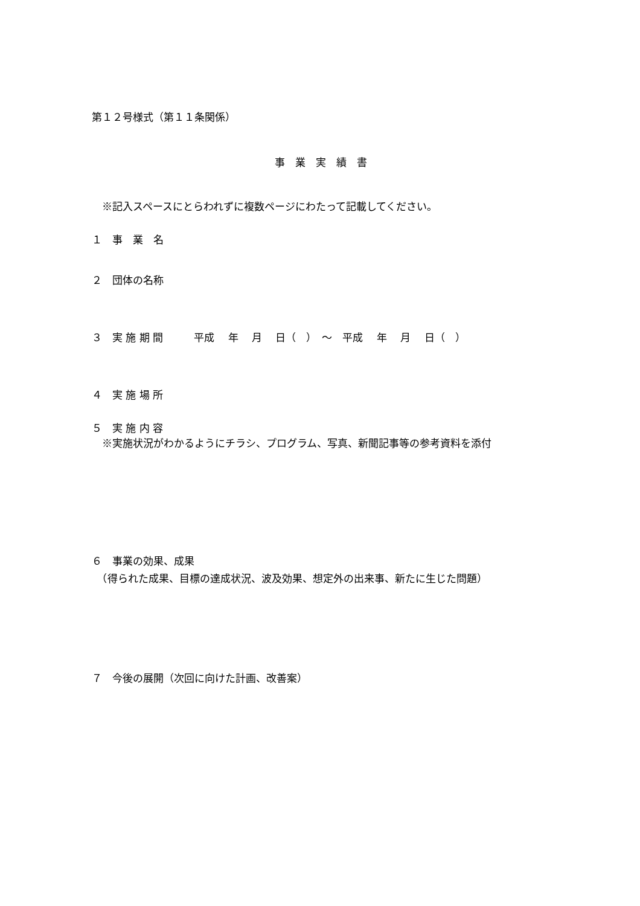第１２号様式（第１１条関係）
事　業　実　績　書
　※記入スペースにとらわれずに複数ページにわたって記載してください。
１　事　業　名
２　団体の名称
３　実 施 期 間　　　平成　 年　 月　 日（　）　～　平成　 年　 月　 日（　）
４　実 施 場 所
５　実 施 内 容
　※実施状況がわかるようにチラシ、プログラム、写真、新聞記事等の参考資料を添付
６　事業の効果、成果
　（得られた成果、目標の達成状況、波及効果、想定外の出来事、新たに生じた問題）
７　今後の展開（次回に向けた計画、改善案）